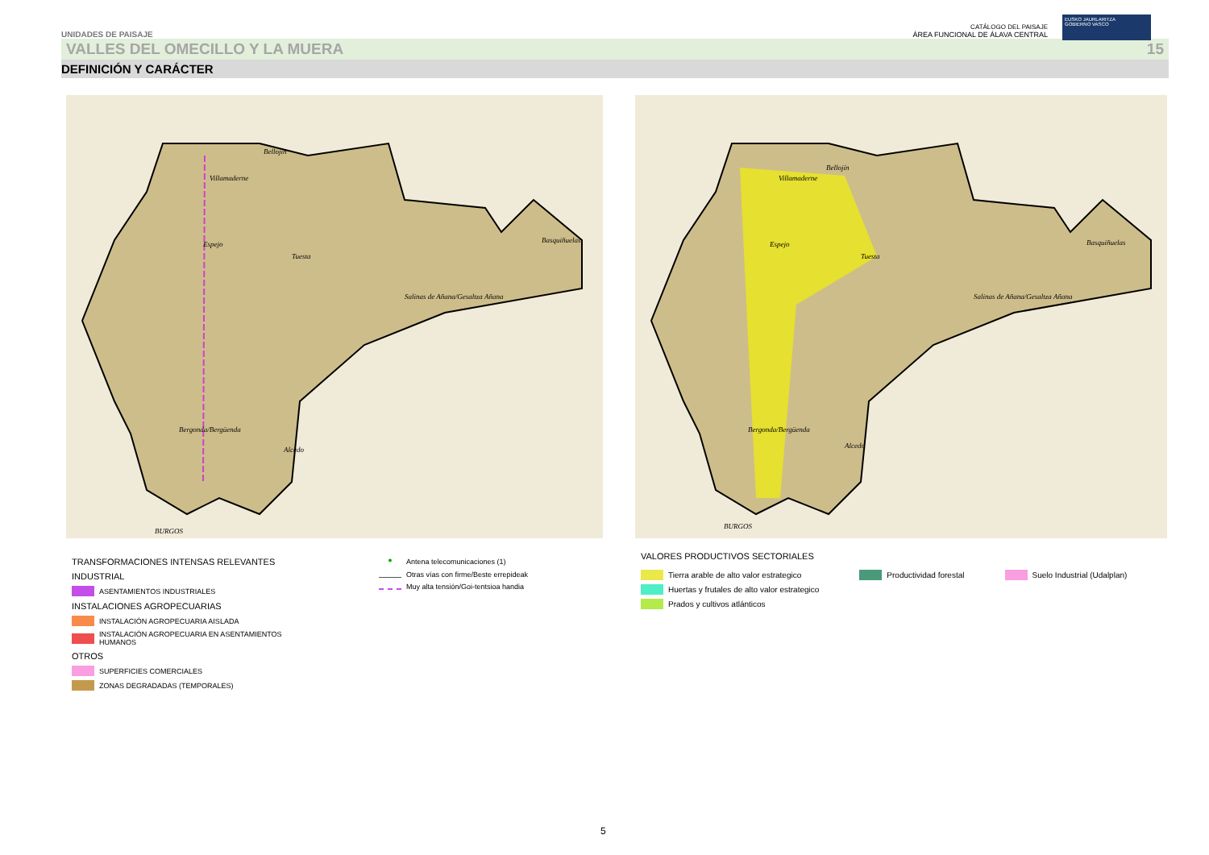UNIDADES DE PAISAJE CATÁLOGO DEL PAISAJE
ÁREA FUNCIONAL DE ÁLAVA CENTRAL
EUSKO JAURLARITZA
GOBIERNO VASCO
VALLES DEL OMECILLO Y LA MUERA 15
DEFINICIÓN Y CARÁCTER
Villamaderne
Bellojín
Espejo
Tuesta
Basquiñuelas
Salinas de Añana/Gesaltza Añana
Bergonda/Bergüenda
Alcedo
BURGOS
Villamaderne
Bellojín
Espejo
Tuesta
Basquiñuelas
Salinas de Añana/Gesaltza Añana
Bergonda/Bergüenda
Alcedo
BURGOS
TRANSFORMACIONES INTENSAS RELEVANTES
INDUSTRIAL
ASENTAMIENTOS INDUSTRIALES
INSTALACIONES AGROPECUARIAS
INSTALACIÓN AGROPECUARIA AISLADA
INSTALACIÓN AGROPECUARIA EN ASENTAMIENTOS
HUMANOS
OTROS
SUPERFICIES COMERCIALES
ZONAS DEGRADADAS (TEMPORALES)
● Antena telecomunicaciones (1)
Otras vías con firme/Beste errepideak
Muy alta tensión/Goi-tentsioa handia
VALORES PRODUCTIVOS SECTORIALES
Tierra arable de alto valor estrategico
Huertas y frutales de alto valor estrategico
Prados y cultivos atlánticos
Productividad forestal Suelo Industrial (Udalplan)
5